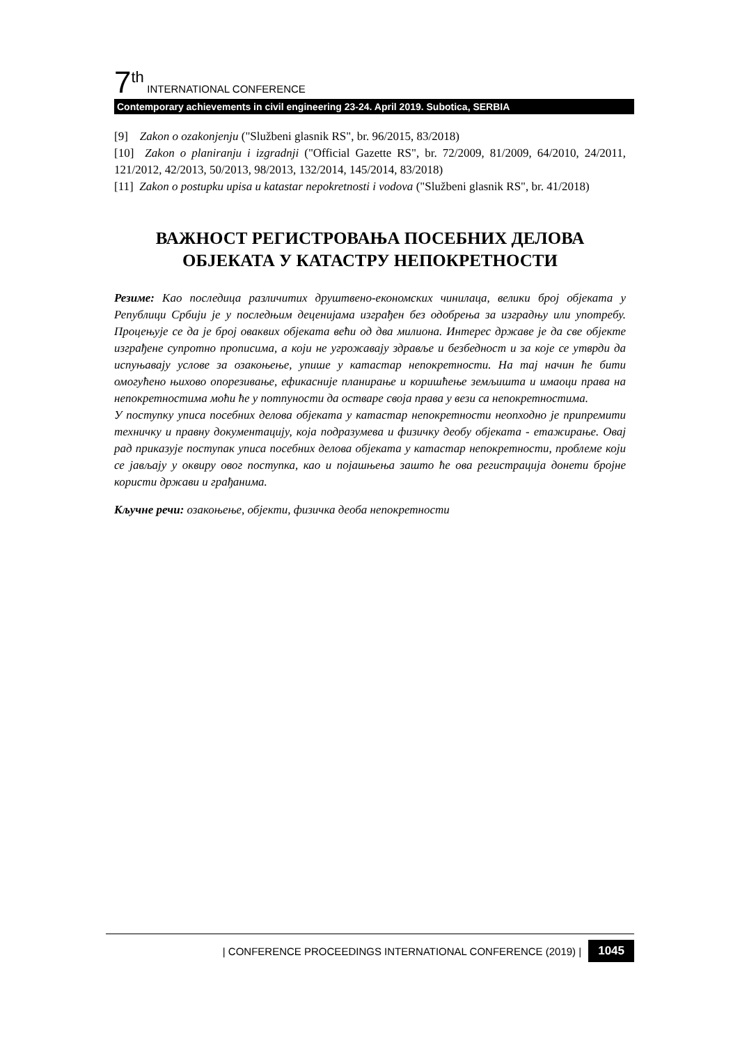7 th INTERNATIONAL CONFERENCE
Contemporary achievements in civil engineering 23-24. April 2019. Subotica, SERBIA
[9] Zakon o ozakonjenju ("Službeni glasnik RS", br. 96/2015, 83/2018)
[10] Zakon o planiranju i izgradnji ("Official Gazette RS", br. 72/2009, 81/2009, 64/2010, 24/2011, 121/2012, 42/2013, 50/2013, 98/2013, 132/2014, 145/2014, 83/2018)
[11] Zakon o postupku upisa u katastar nepokretnosti i vodova ("Službeni glasnik RS", br. 41/2018)
ВАЖНОСТ РЕГИСТРОВАЊА ПОСЕБНИХ ДЕЛОВА ОБЈЕКАТА У КАТАСТРУ НЕПОКРЕТНОСТИ
Резиме: Као последица различитих друштвено-економских чинилаца, велики број објеката у Републици Србији је у последњим деценијама изграђен без одобрења за изградњу или употребу. Процењује се да је број оваквих објеката већи од два милиона. Интерес државе је да све објекте изграђене супротно прописима, а који не угрожавају здравље и безбедност и за које се утврди да испуњавају услове за озакоњење, упише у катастар непокретности. На тај начин ће бити омогућено њихово опорезивање, ефикасније планирање и коришћење земљишта и имаоци права на непокретностима моћи ће у потпуности да остваре своја права у вези са непокретностима.
У поступку уписа посебних делова објеката у катастар непокретности неопходно је припремити техничку и правну документацију, која подразумева и физичку деобу објеката - етажирање. Овај рад приказује поступак уписа посебних делова објеката у катастар непокретности, проблеме који се јављају у оквиру овог поступка, као и појашњења зашто ће ова регистрација донети бројне користи држави и грађанима.
Кључне речи: озакоњење, објекти, физичка деоба непокретности
| CONFERENCE PROCEEDINGS INTERNATIONAL CONFERENCE (2019) | 1045